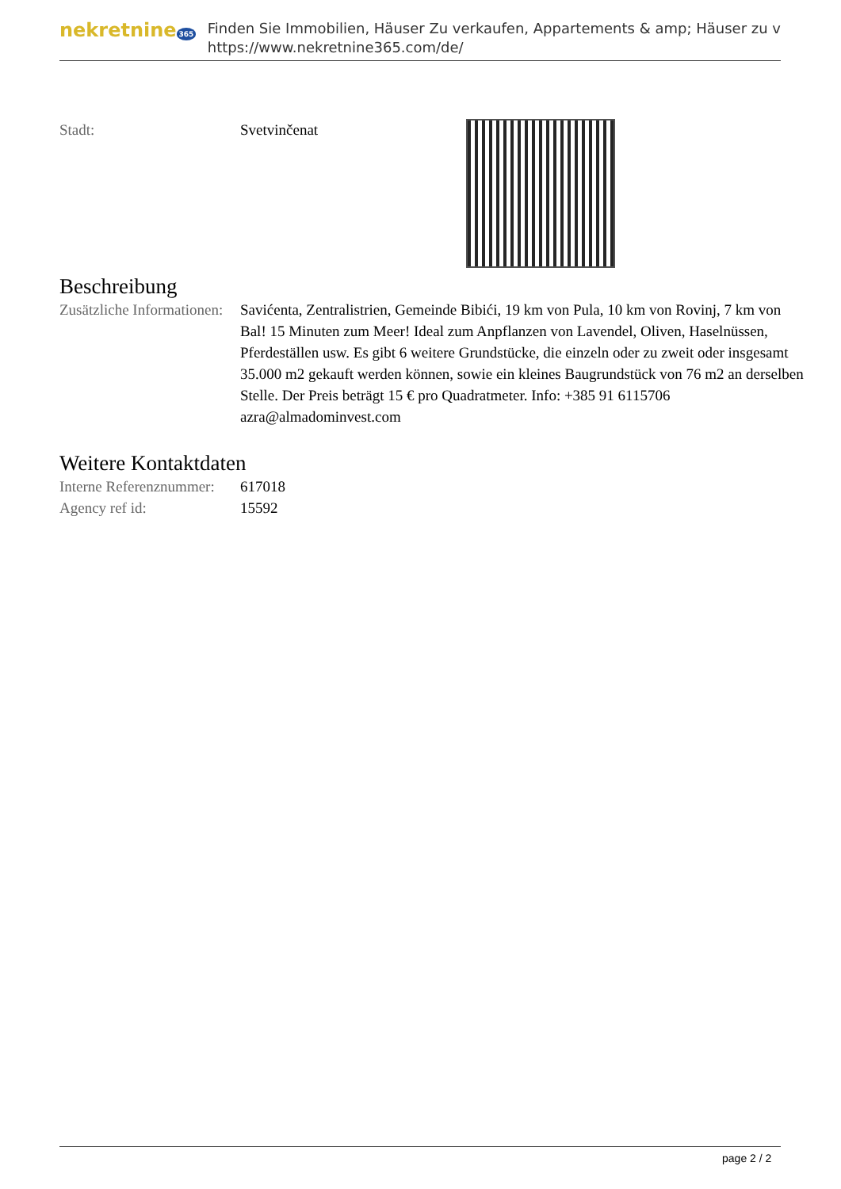nekretnine 365
Finden Sie Immobilien, Häuser Zu verkaufen, Appartements & amp; Häuser zu v
https://www.nekretnine365.com/de/
| Stadt: | Svetvinčenat | |
Beschreibung
| Zusätzliche Informationen: | Savićenta, Zentralistrien, Gemeinde Bibići, 19 km von Pula, 10 km von Rovinj, 7 km von Bal! 15 Minuten zum Meer! Ideal zum Anpflanzen von Lavendel, Oliven, Haselnüssen, Pferdeställen usw. Es gibt 6 weitere Grundstücke, die einzeln oder zu zweit oder insgesamt 35.000 m2 gekauft werden können, sowie ein kleines Baugrundstück von 76 m2 an derselben Stelle. Der Preis beträgt 15 € pro Quadratmeter. Info: +385 91 6115706 azra@almadominvest.com |
Weitere Kontaktdaten
| Interne Referenznummer: | 617018 |
| Agency ref id: | 15592 |
page 2 / 2